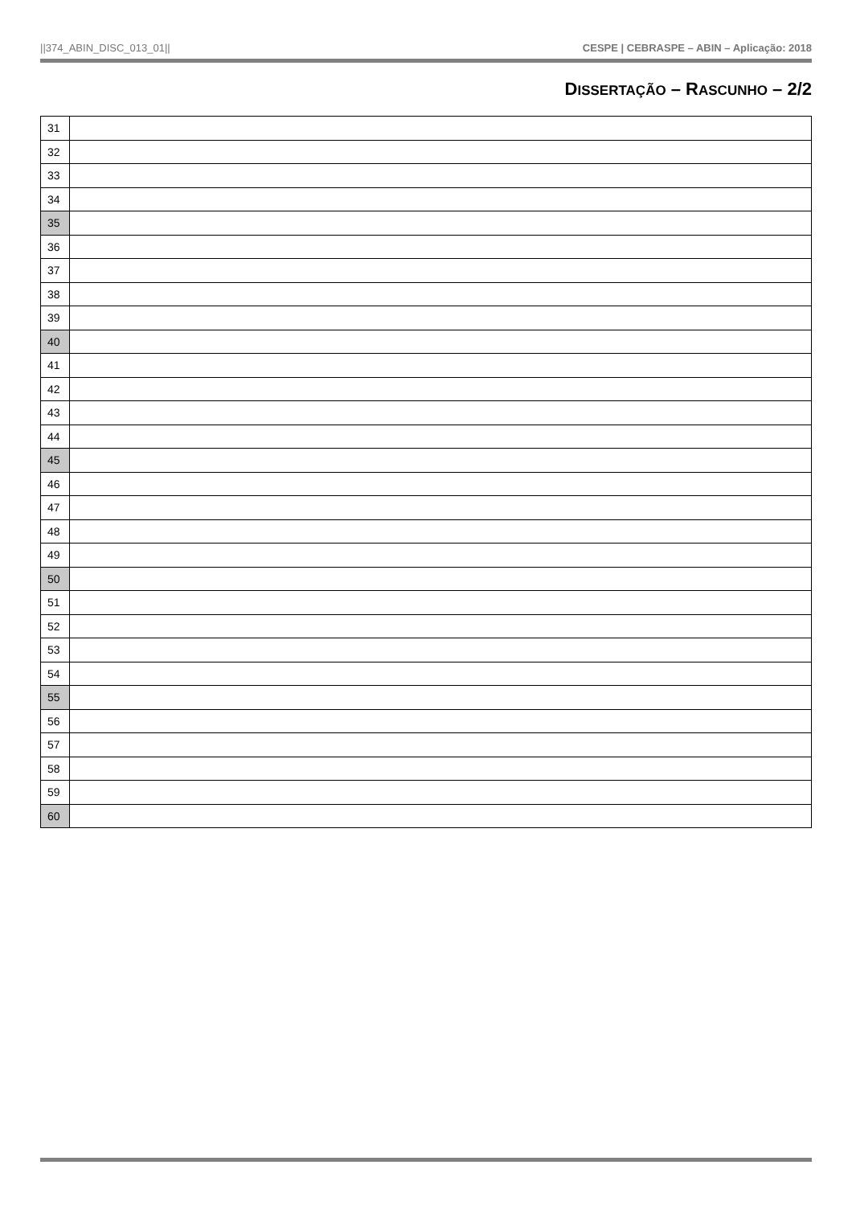||374_ABIN_DISC_013_01|| CESPE | CEBRASPE – ABIN – Aplicação: 2018
DISSERTAÇÃO – RASCUNHO – 2/2
| 31 | |
| 32 | |
| 33 | |
| 34 | |
| 35 | |
| 36 | |
| 37 | |
| 38 | |
| 39 | |
| 40 | |
| 41 | |
| 42 | |
| 43 | |
| 44 | |
| 45 | |
| 46 | |
| 47 | |
| 48 | |
| 49 | |
| 50 | |
| 51 | |
| 52 | |
| 53 | |
| 54 | |
| 55 | |
| 56 | |
| 57 | |
| 58 | |
| 59 | |
| 60 | |